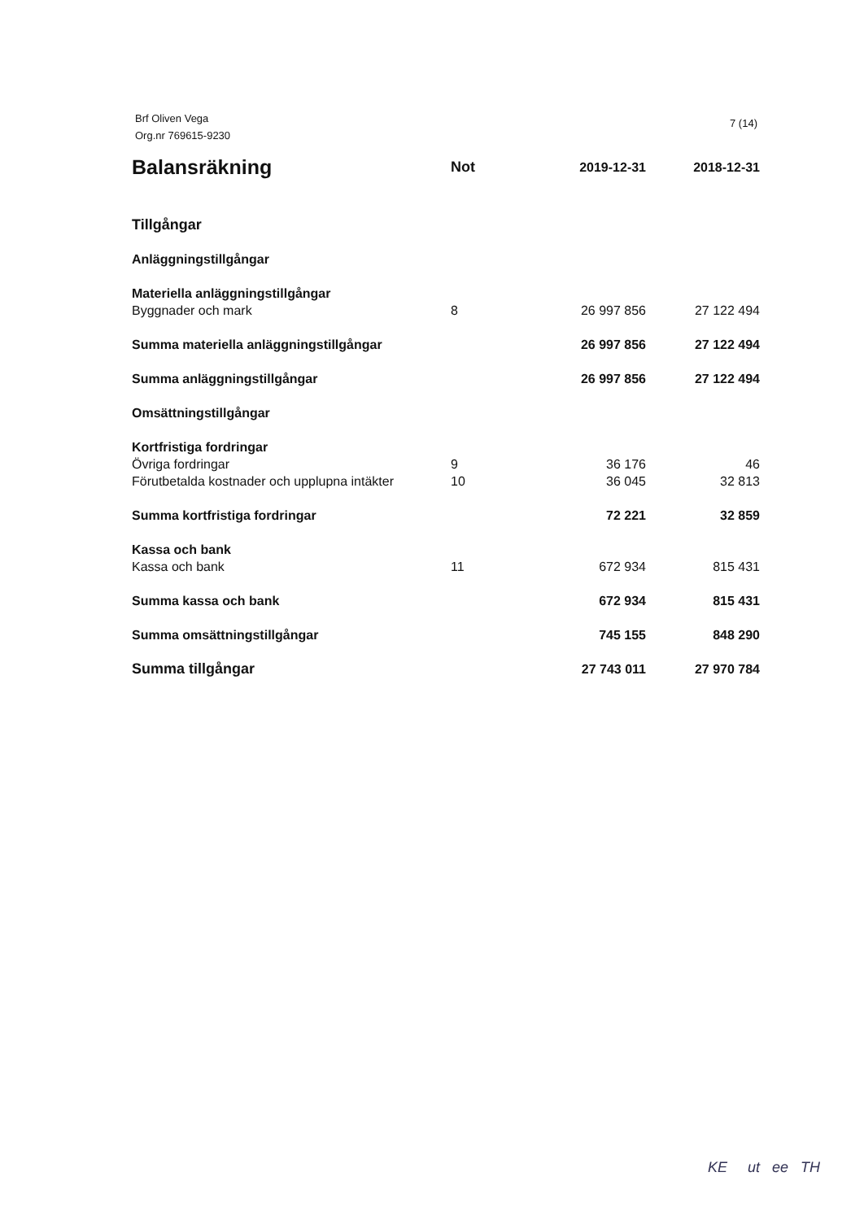7 (14) Brf Oliven Vega
Org.nr 769615-9230
| Balansräkning | Not | 2019-12-31 | 2018-12-31 |
| --- | --- | --- | --- |
| Tillgångar | | | |
| Anläggningstillgångar | | | |
| Materiella anläggningstillgångar | | | |
| Byggnader och mark | 8 | 26 997 856 | 27 122 494 |
| Summa materiella anläggningstillgångar | | 26 997 856 | 27 122 494 |
| Summa anläggningstillgångar | | 26 997 856 | 27 122 494 |
| Omsättningstillgångar | | | |
| Kortfristiga fordringar | | | |
| Övriga fordringar | 9 | 36 176 | 46 |
| Förutbetalda kostnader och upplupna intäkter | 10 | 36 045 | 32 813 |
| Summa kortfristiga fordringar | | 72 221 | 32 859 |
| Kassa och bank | | | |
| Kassa och bank | 11 | 672 934 | 815 431 |
| Summa kassa och bank | | 672 934 | 815 431 |
| Summa omsättningstillgångar | | 745 155 | 848 290 |
| Summa tillgångar | | 27 743 011 | 27 970 784 |
KE ut ee TH